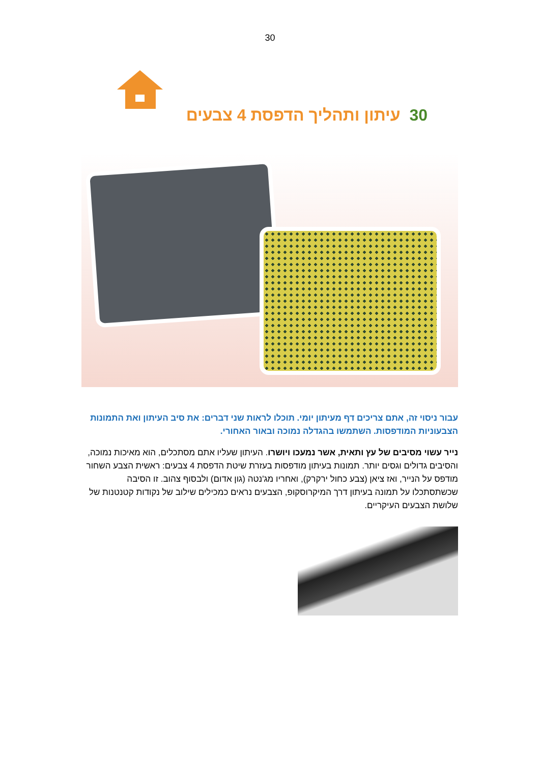30
30עיתון ותהליך הדפסת 4 צבעים
עבור ניסוי זה, אתם צריכים דף מעיתון יומי. תוכלו לראות שני דברים: את סיב העיתון ואת התמונות הצבעוניות המודפסות. השתמשו בהגדלה נמוכה ובאור האחורי.
נייר עשוי מסיבים של עץ ותאית, אשר נמעכו ויושרו. העיתון שעליו אתם מסתכלים, הוא מאיכות נמוכה, והסיבים גדולים וגסים יותר. תמונות בעיתון מודפסות בעזרת שיטת הדפסת 4 צבעים: ראשית הצבע השחור מודפס על הנייר, ואז ציאן (צבע כחול ירקרק), ואחריו מג'נטה (גון אדום) ולבסוף צהוב. זו הסיבה שכשתסתכלו על תמונה בעיתון דרך המיקרוסקופ, הצבעים נראים כמכילים שילוב של נקודות קטנטנות של שלושת הצבעים העיקריים.